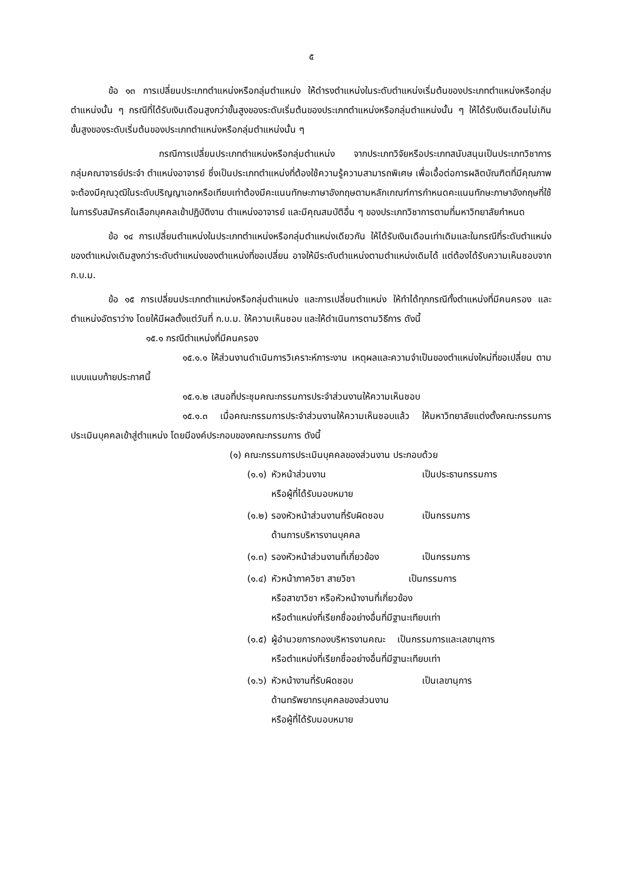๕
ข้อ ๑๓ การเปลี่ยนประเภทตำแหน่งหรือกลุ่มตำแหน่ง ให้ดำรงตำแหน่งในระดับตำแหน่งเริ่มต้นของประเภทตำแหน่งหรือกลุ่มตำแหน่งนั้น ๆ กรณีที่ได้รับเงินเดือนสูงกว่าขั้นสูงของระดับเริ่มต้นของประเภทตำแหน่งหรือกลุ่มตำแหน่งนั้น ๆ ให้ได้รับเงินเดือนไม่เกินขั้นสูงของระดับเริ่มต้นของประเภทตำแหน่งหรือกลุ่มตำแหน่งนั้น ๆ
กรณีการเปลี่ยนประเภทตำแหน่งหรือกลุ่มตำแหน่ง จากประเภทวิจัยหรือประเภทสนับสนุนเป็นประเภทวิชาการ กลุ่มคณาจารย์ประจำ ตำแหน่งอาจารย์ ซึ่งเป็นประเภทตำแหน่งที่ต้องใช้ความรู้ความสามารถพิเศษ เพื่อเอื้อต่อการผลิตบัณฑิตที่มีคุณภาพ จะต้องมีคุณวุฒิในระดับปริญญาเอกหรือเทียบเท่าต้องมีคะแนนทักษะภาษาอังกฤษตามหลักเกณฑ์การกำหนดคะแนนทักษะภาษาอังกฤษที่ใช้ในการรับสมัครคัดเลือกบุคคลเข้าปฏิบัติงาน ตำแหน่งอาจารย์ และมีคุณสมบัติอื่น ๆ ของประเภทวิชาการตามที่มหาวิทยาลัยกำหนด
ข้อ ๑๔ การเปลี่ยนตำแหน่งในประเภทตำแหน่งหรือกลุ่มตำแหน่งเดียวกัน ให้ได้รับเงินเดือนเท่าเดิมและในกรณีที่ระดับตำแหน่งของตำแหน่งเดิมสูงกว่าระดับตำแหน่งของตำแหน่งที่ขอเปลี่ยน อาจให้มีระดับตำแหน่งตามตำแหน่งเดิมได้ แต่ต้องได้รับความเห็นชอบจาก ก.บ.ม.
ข้อ ๑๕ การเปลี่ยนประเภทตำแหน่งหรือกลุ่มตำแหน่ง และการเปลี่ยนตำแหน่ง ให้ทำได้ทุกกรณีทั้งตำแหน่งที่มีคนครอง และตำแหน่งอัตราว่าง โดยให้มีผลตั้งแต่วันที่ ก.บ.ม. ให้ความเห็นชอบ และให้ดำเนินการตามวิธีการ ดังนี้
๑๕.๑ กรณีตำแหน่งที่มีคนครอง
๑๕.๑.๑ ให้ส่วนงานดำเนินการวิเคราะห์ภาระงาน เหตุผลและความจำเป็นของตำแหน่งใหม่ที่ขอเปลี่ยน ตามแบบแนบท้ายประกาศนี้
๑๕.๑.๒ เสนอที่ประชุมคณะกรรมการประจำส่วนงานให้ความเห็นชอบ
๑๕.๑.๓ เมื่อคณะกรรมการประจำส่วนงานให้ความเห็นชอบแล้ว ให้มหาวิทยาลัยแต่งตั้งคณะกรรมการประเมินบุคคลเข้าสู่ตำแหน่ง โดยมีองค์ประกอบของคณะกรรมการ ดังนี้
(๑) คณะกรรมการประเมินบุคคลของส่วนงาน ประกอบด้วย
| (๑.๑) | หัวหน้าส่วนงาน หรือผู้ที่ได้รับมอบหมาย | เป็นประธานกรรมการ |
| (๑.๒) | รองหัวหน้าส่วนงานที่รับผิดชอบ ด้านการบริหารงานบุคคล | เป็นกรรมการ |
| (๑.๓) | รองหัวหน้าส่วนงานที่เกี่ยวข้อง | เป็นกรรมการ |
| (๑.๔) | หัวหน้าภาควิชา สายวิชา เป็นกรรมการ หรือสาขาวิชา หรือหัวหน้างานที่เกี่ยวข้อง หรือตำแหน่งที่เรียกชื่ออย่างอื่นที่มีฐานะเทียบเท่า | |
| (๑.๕) | ผู้อำนวยการกองบริหารงานคณะ เป็นกรรมการและเลขานุการ หรือตำแหน่งที่เรียกชื่ออย่างอื่นที่มีฐานะเทียบเท่า | |
| (๑.๖) | หัวหน้างานที่รับผิดชอบ ด้านทรัพยากรบุคคลของส่วนงาน หรือผู้ที่ได้รับมอบหมาย | เป็นเลขานุการ |